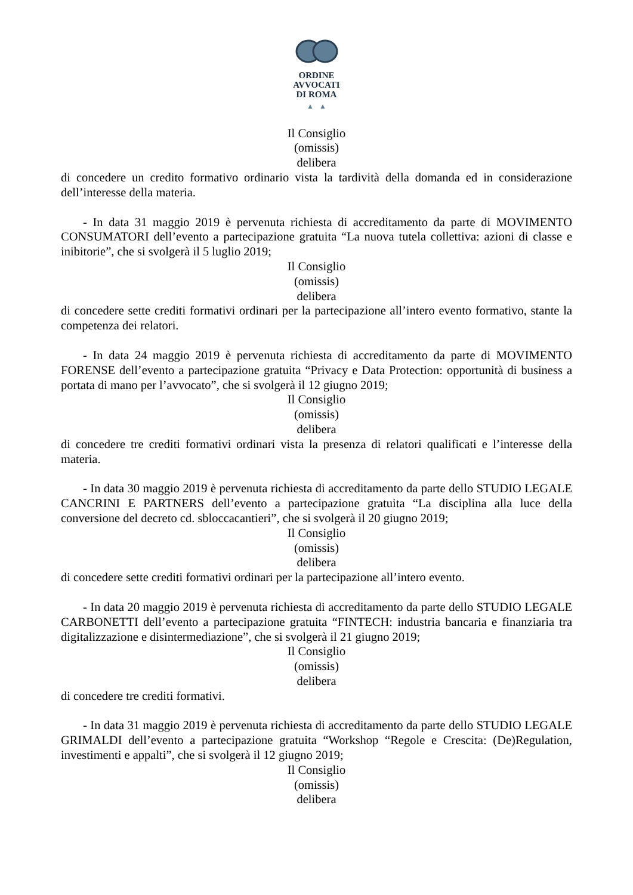ORDINE
AVVOCATI
DI ROMA
▲ ▲
Il Consiglio
(omissis)
delibera
di concedere un credito formativo ordinario vista la tardività della domanda ed in considerazione dell’interesse della materia.
- In data 31 maggio 2019 è pervenuta richiesta di accreditamento da parte di MOVIMENTO CONSUMATORI dell’evento a partecipazione gratuita “La nuova tutela collettiva: azioni di classe e inibitorie”, che si svolgerà il 5 luglio 2019;
Il Consiglio
(omissis)
delibera
di concedere sette crediti formativi ordinari per la partecipazione all’intero evento formativo, stante la competenza dei relatori.
- In data 24 maggio 2019 è pervenuta richiesta di accreditamento da parte di MOVIMENTO FORENSE dell’evento a partecipazione gratuita “Privacy e Data Protection: opportunità di business a portata di mano per l’avvocato”, che si svolgerà il 12 giugno 2019;
Il Consiglio
(omissis)
delibera
di concedere tre crediti formativi ordinari vista la presenza di relatori qualificati e l’interesse della materia.
- In data 30 maggio 2019 è pervenuta richiesta di accreditamento da parte dello STUDIO LEGALE CANCRINI E PARTNERS dell’evento a partecipazione gratuita “La disciplina alla luce della conversione del decreto cd. sbloccacantieri”, che si svolgerà il 20 giugno 2019;
Il Consiglio
(omissis)
delibera
di concedere sette crediti formativi ordinari per la partecipazione all’intero evento.
- In data 20 maggio 2019 è pervenuta richiesta di accreditamento da parte dello STUDIO LEGALE CARBONETTI dell’evento a partecipazione gratuita “FINTECH: industria bancaria e finanziaria tra digitalizzazione e disintermediazione”, che si svolgerà il 21 giugno 2019;
Il Consiglio
(omissis)
delibera
di concedere tre crediti formativi.
- In data 31 maggio 2019 è pervenuta richiesta di accreditamento da parte dello STUDIO LEGALE GRIMALDI dell’evento a partecipazione gratuita “Workshop “Regole e Crescita: (De)Regulation, investimenti e appalti”, che si svolgerà il 12 giugno 2019;
Il Consiglio
(omissis)
delibera